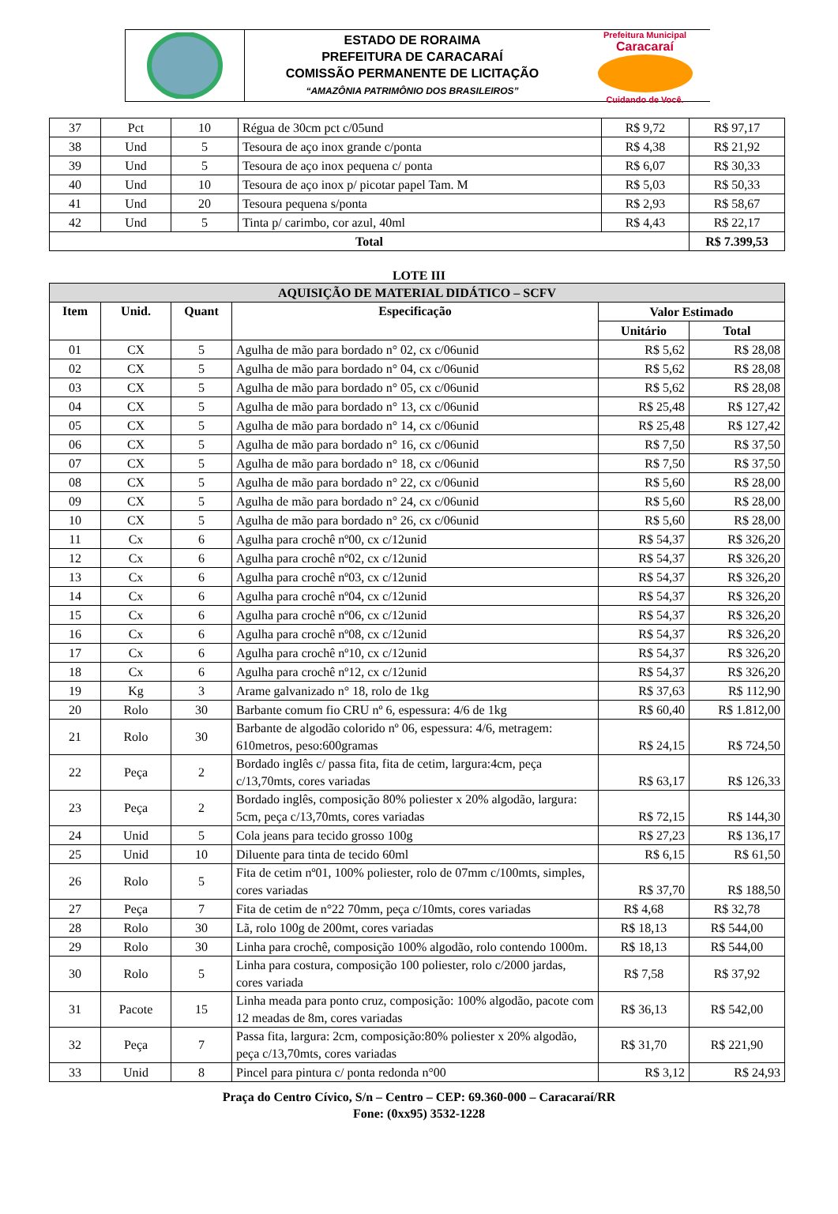ESTADO DE RORAIMA
PREFEITURA DE CARACARAÍ
COMISSÃO PERMANENTE DE LICITAÇÃO
“AMAZÔNIA PATRIMÔNIO DOS BRASILEIROS”
Prefeitura Municipal
Caracaraí
Cuidando de Você.
| 37 | Pct | 10 | Régua de 30cm pct c/05und | R$ 9,72 | R$ 97,17 |
| 38 | Und | 5 | Tesoura de aço inox grande c/ponta | R$ 4,38 | R$ 21,92 |
| 39 | Und | 5 | Tesoura de aço inox pequena c/ ponta | R$ 6,07 | R$ 30,33 |
| 40 | Und | 10 | Tesoura de aço inox p/ picotar papel Tam. M | R$ 5,03 | R$ 50,33 |
| 41 | Und | 20 | Tesoura pequena s/ponta | R$ 2,93 | R$ 58,67 |
| 42 | Und | 5 | Tinta p/ carimbo, cor azul, 40ml | R$ 4,43 | R$ 22,17 |
| Total | | | | | R$ 7.399,53 |
LOTE III
| AQUISIÇÃO DE MATERIAL DIDÁTICO – SCFV | | | | | |
| --- | --- | --- | --- | --- | --- |
| Item | Unid. | Quant | Especificação | Valor Estimado | |
| | | | | Unitário | Total |
| 01 | CX | 5 | Agulha de mão para bordado n° 02, cx c/06unid | R$ 5,62 | R$ 28,08 |
| 02 | CX | 5 | Agulha de mão para bordado n° 04, cx c/06unid | R$ 5,62 | R$ 28,08 |
| 03 | CX | 5 | Agulha de mão para bordado n° 05, cx c/06unid | R$ 5,62 | R$ 28,08 |
| 04 | CX | 5 | Agulha de mão para bordado n° 13, cx c/06unid | R$ 25,48 | R$ 127,42 |
| 05 | CX | 5 | Agulha de mão para bordado n° 14, cx c/06unid | R$ 25,48 | R$ 127,42 |
| 06 | CX | 5 | Agulha de mão para bordado n° 16, cx c/06unid | R$ 7,50 | R$ 37,50 |
| 07 | CX | 5 | Agulha de mão para bordado n° 18, cx c/06unid | R$ 7,50 | R$ 37,50 |
| 08 | CX | 5 | Agulha de mão para bordado n° 22, cx c/06unid | R$ 5,60 | R$ 28,00 |
| 09 | CX | 5 | Agulha de mão para bordado n° 24, cx c/06unid | R$ 5,60 | R$ 28,00 |
| 10 | CX | 5 | Agulha de mão para bordado n° 26, cx c/06unid | R$ 5,60 | R$ 28,00 |
| 11 | Cx | 6 | Agulha para crochê nº00, cx c/12unid | R$ 54,37 | R$ 326,20 |
| 12 | Cx | 6 | Agulha para crochê nº02, cx c/12unid | R$ 54,37 | R$ 326,20 |
| 13 | Cx | 6 | Agulha para crochê nº03, cx c/12unid | R$ 54,37 | R$ 326,20 |
| 14 | Cx | 6 | Agulha para crochê nº04, cx c/12unid | R$ 54,37 | R$ 326,20 |
| 15 | Cx | 6 | Agulha para crochê nº06, cx c/12unid | R$ 54,37 | R$ 326,20 |
| 16 | Cx | 6 | Agulha para crochê nº08, cx c/12unid | R$ 54,37 | R$ 326,20 |
| 17 | Cx | 6 | Agulha para crochê nº10, cx c/12unid | R$ 54,37 | R$ 326,20 |
| 18 | Cx | 6 | Agulha para crochê nº12, cx c/12unid | R$ 54,37 | R$ 326,20 |
| 19 | Kg | 3 | Arame galvanizado n° 18, rolo de 1kg | R$ 37,63 | R$ 112,90 |
| 20 | Rolo | 30 | Barbante comum fio CRU nº 6, espessura: 4/6 de 1kg | R$ 60,40 | R$ 1.812,00 |
| 21 | Rolo | 30 | Barbante de algodão colorido nº 06, espessura: 4/6, metragem: 610metros, peso:600gramas | R$ 24,15 | R$ 724,50 |
| 22 | Peça | 2 | Bordado inglês c/ passa fita, fita de cetim, largura:4cm, peça c/13,70mts, cores variadas | R$ 63,17 | R$ 126,33 |
| 23 | Peça | 2 | Bordado inglês, composição 80% poliester x 20% algodão, largura: 5cm, peça c/13,70mts, cores variadas | R$ 72,15 | R$ 144,30 |
| 24 | Unid | 5 | Cola jeans para tecido grosso 100g | R$ 27,23 | R$ 136,17 |
| 25 | Unid | 10 | Diluente para tinta de tecido 60ml | R$ 6,15 | R$ 61,50 |
| 26 | Rolo | 5 | Fita de cetim nº01, 100% poliester, rolo de 07mm c/100mts, simples, cores variadas | R$ 37,70 | R$ 188,50 |
| 27 | Peça | 7 | Fita de cetim de n°22 70mm, peça c/10mts, cores variadas | R$ 4,68 | R$ 32,78 |
| 28 | Rolo | 30 | Lã, rolo 100g de 200mt, cores variadas | R$ 18,13 | R$ 544,00 |
| 29 | Rolo | 30 | Linha para crochê, composição 100% algodão, rolo contendo 1000m. | R$ 18,13 | R$ 544,00 |
| 30 | Rolo | 5 | Linha para costura, composição 100 poliester, rolo c/2000 jardas, cores variada | R$ 7,58 | R$ 37,92 |
| 31 | Pacote | 15 | Linha meada para ponto cruz, composição: 100% algodão, pacote com 12 meadas de 8m, cores variadas | R$ 36,13 | R$ 542,00 |
| 32 | Peça | 7 | Passa fita, largura: 2cm, composição:80% poliester x 20% algodão, peça c/13,70mts, cores variadas | R$ 31,70 | R$ 221,90 |
| 33 | Unid | 8 | Pincel para pintura c/ ponta redonda n°00 | R$ 3,12 | R$ 24,93 |
Praça do Centro Cívico, S/n – Centro – CEP: 69.360-000 – Caracaraí/RR
Fone: (0xx95) 3532-1228